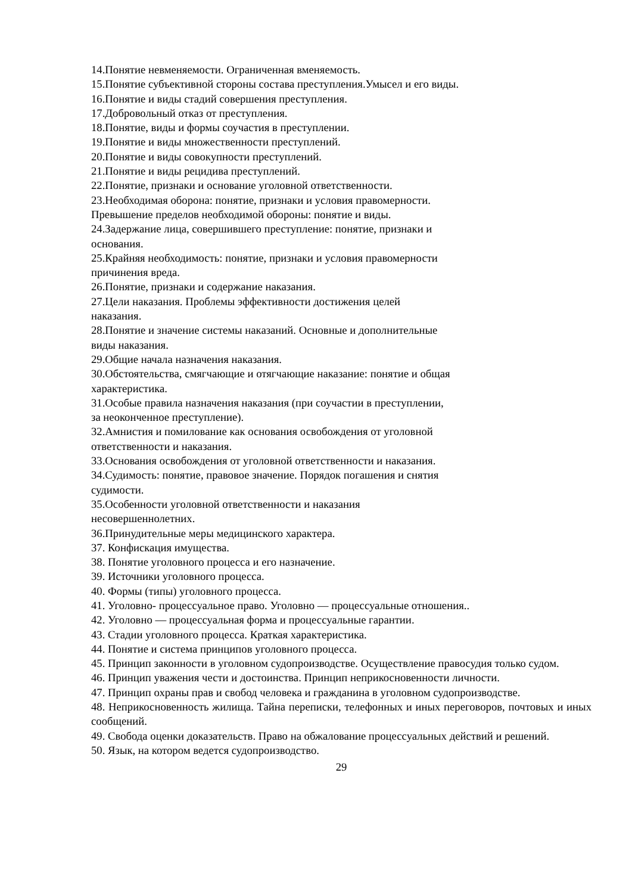14.Понятие невменяемости. Ограниченная вменяемость.
15.Понятие субъективной стороны состава преступления.Умысел и его виды.
16.Понятие и виды стадий совершения преступления.
17.Добровольный отказ от преступления.
18.Понятие, виды и формы соучастия в преступлении.
19.Понятие и виды множественности преступлений.
20.Понятие и виды совокупности преступлений.
21.Понятие и виды рецидива преступлений.
22.Понятие, признаки и основание уголовной ответственности.
23.Необходимая оборона: понятие, признаки и условия правомерности.
Превышение пределов необходимой обороны: понятие и виды.
24.Задержание лица, совершившего преступление: понятие, признаки и
основания.
25.Крайняя необходимость: понятие, признаки и условия правомерности
причинения вреда.
26.Понятие, признаки и содержание наказания.
27.Цели наказания. Проблемы эффективности достижения целей
наказания.
28.Понятие и значение системы наказаний. Основные и дополнительные
виды наказания.
29.Общие начала назначения наказания.
30.Обстоятельства, смягчающие и отягчающие наказание: понятие и общая
характеристика.
31.Особые правила назначения наказания (при соучастии в преступлении,
за неоконченное преступление).
32.Амнистия и помилование как основания освобождения от уголовной
ответственности и наказания.
33.Основания освобождения от уголовной ответственности и наказания.
34.Судимость: понятие, правовое значение. Порядок погашения и снятия
судимости.
35.Особенности уголовной ответственности и наказания
несовершеннолетних.
36.Принудительные меры медицинского характера.
37. Конфискация имущества.
38. Понятие уголовного процесса и его назначение.
39. Источники уголовного процесса.
40. Формы (типы) уголовного процесса.
41. Уголовно- процессуальное право. Уголовно — процессуальные отношения..
42. Уголовно — процессуальная форма и процессуальные гарантии.
43. Стадии уголовного процесса. Краткая характеристика.
44. Понятие и система принципов уголовного процесса.
45. Принцип законности в уголовном судопроизводстве. Осуществление правосудия только судом.
46. Принцип уважения чести и достоинства. Принцип неприкосновенности личности.
47. Принцип охраны прав и свобод человека и гражданина в уголовном судопроизводстве.
48. Неприкосновенность жилища. Тайна переписки, телефонных и иных переговоров, почтовых и иных сообщений.
49. Свобода оценки доказательств. Право на обжалование процессуальных действий и решений.
50. Язык, на котором ведется судопроизводство.
29